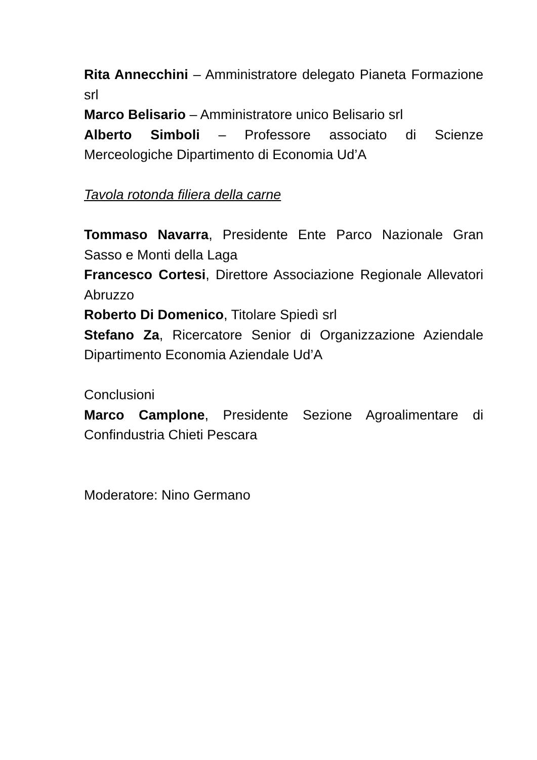Rita Annecchini – Amministratore delegato Pianeta Formazione srl
Marco Belisario – Amministratore unico Belisario srl
Alberto Simboli – Professore associato di Scienze Merceologiche Dipartimento di Economia Ud’A
Tavola rotonda filiera della carne
Tommaso Navarra, Presidente Ente Parco Nazionale Gran Sasso e Monti della Laga
Francesco Cortesi, Direttore Associazione Regionale Allevatori Abruzzo
Roberto Di Domenico, Titolare Spiedì srl
Stefano Za, Ricercatore Senior di Organizzazione Aziendale Dipartimento Economia Aziendale Ud’A
Conclusioni
Marco Camplone, Presidente Sezione Agroalimentare di Confindustria Chieti Pescara
Moderatore: Nino Germano